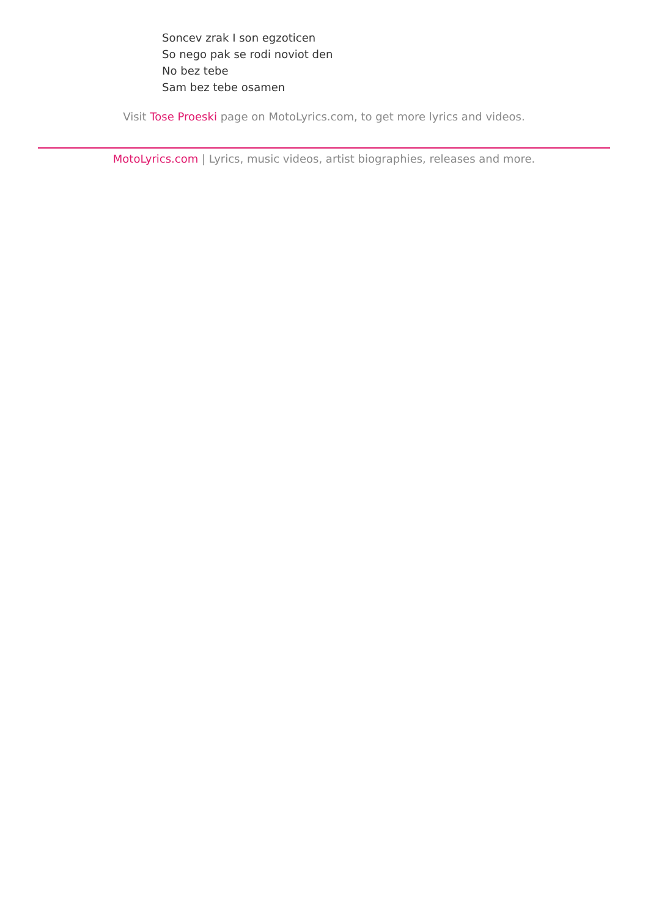Soncev zrak I son egzoticen
So nego pak se rodi noviot den
No bez tebe
Sam bez tebe osamen
Visit Tose Proeski page on MotoLyrics.com, to get more lyrics and videos.
MotoLyrics.com | Lyrics, music videos, artist biographies, releases and more.